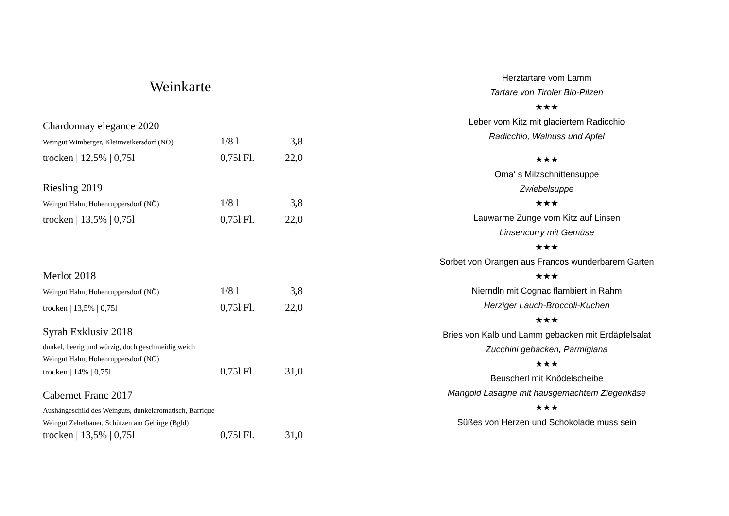Weinkarte
Chardonnay elegance 2020
Weingut Wimberger, Kleinweikersdorf (NÖ) 1/8 l 3,8
trocken | 12,5% | 0,75l 0,75l Fl. 22,0
Riesling 2019
Weingut Hahn, Hohenruppersdorf (NÖ) 1/8 l 3,8
trocken | 13,5% | 0,75l 0,75l Fl. 22,0
Merlot 2018
Weingut Hahn, Hohenruppersdorf (NÖ) 1/8 l 3,8
trocken | 13,5% | 0,75l 0,75l Fl. 22,0
Syrah Exklusiv 2018
dunkel, beerig und würzig, doch geschmeidig weich
Weingut Hahn, Hohenruppersdorf (NÖ)
trocken | 14% | 0,75l 0,75l Fl. 31,0
Cabernet Franc 2017
Aushängeschild des Weinguts, dunkelaromatisch, Barrique
Weingut Zehetbauer, Schützen am Gebirge (Bgld)
trocken | 13,5% | 0,75l 0,75l Fl. 31,0
Herztartare vom Lamm
Tartare von Tiroler Bio-Pilzen
★★★
Leber vom Kitz mit glaciertem Radicchio
Radicchio, Walnuss und Apfel
★★★
Oma‘ s Milzschnittensuppe
Zwiebelsuppe
★★★
Lauwarme Zunge vom Kitz auf Linsen
Linsencurry mit Gemüse
★★★
Sorbet von Orangen aus Francos wunderbarem Garten
★★★
Nierndln mit Cognac flambiert in Rahm
Herziger Lauch-Broccoli-Kuchen
★★★
Bries von Kalb und Lamm gebacken mit Erdäpfelsalat
Zucchini gebacken, Parmigiana
★★★
Beuscherl mit Knödelscheibe
Mangold Lasagne mit hausgemachtem Ziegenkäse
★★★
Süßes von Herzen und Schokolade muss sein